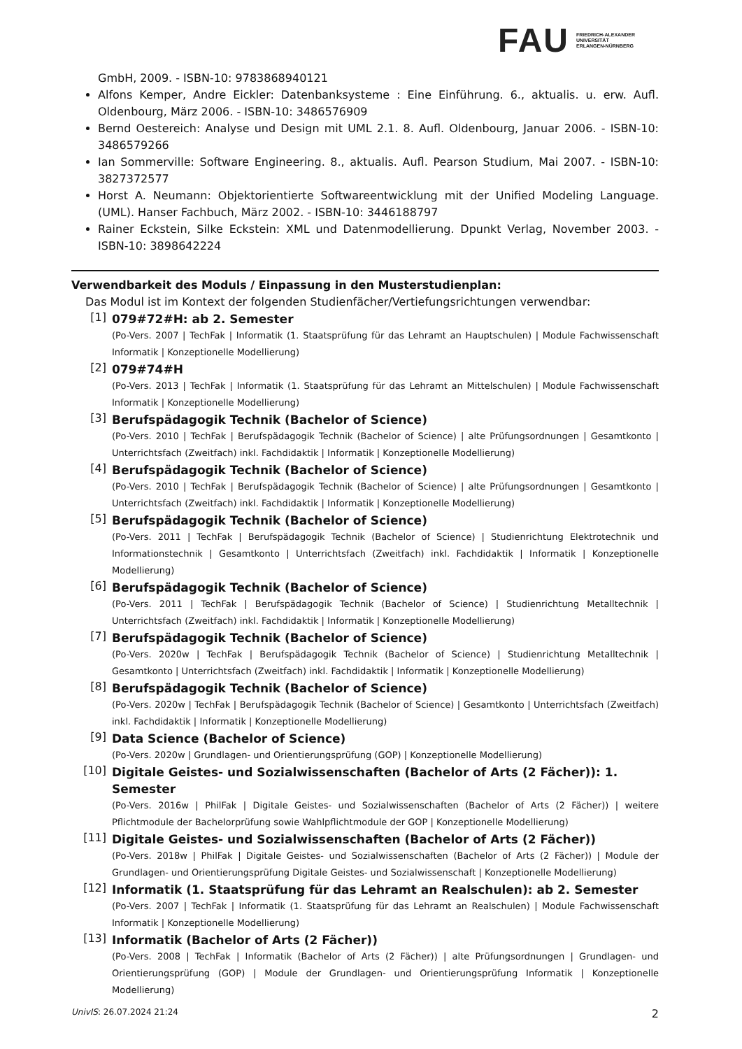FAU FRIEDRICH-ALEXANDER
UNIVERSITÄT
ERLANGEN-NÜRNBERG
GmbH, 2009. - ISBN-10: 9783868940121
Alfons Kemper, Andre Eickler: Datenbanksysteme : Eine Einführung. 6., aktualis. u. erw. Aufl. Oldenbourg, März 2006. - ISBN-10: 3486576909
Bernd Oestereich: Analyse und Design mit UML 2.1. 8. Aufl. Oldenbourg, Januar 2006. - ISBN-10: 3486579266
Ian Sommerville: Software Engineering. 8., aktualis. Aufl. Pearson Studium, Mai 2007. - ISBN-10: 3827372577
Horst A. Neumann: Objektorientierte Softwareentwicklung mit der Unified Modeling Language. (UML). Hanser Fachbuch, März 2002. - ISBN-10: 3446188797
Rainer Eckstein, Silke Eckstein: XML und Datenmodellierung. Dpunkt Verlag, November 2003. - ISBN-10: 3898642224
Verwendbarkeit des Moduls / Einpassung in den Musterstudienplan:
Das Modul ist im Kontext der folgenden Studienfächer/Vertiefungsrichtungen verwendbar:
[1]
079#72#H: ab 2. Semester
(Po-Vers. 2007 | TechFak | Informatik (1. Staatsprüfung für das Lehramt an Hauptschulen) | Module Fachwissenschaft Informatik | Konzeptionelle Modellierung)
[2]
079#74#H
(Po-Vers. 2013 | TechFak | Informatik (1. Staatsprüfung für das Lehramt an Mittelschulen) | Module Fachwissenschaft Informatik | Konzeptionelle Modellierung)
[3]
Berufspädagogik Technik (Bachelor of Science)
(Po-Vers. 2010 | TechFak | Berufspädagogik Technik (Bachelor of Science) | alte Prüfungsordnungen | Gesamtkonto | Unterrichtsfach (Zweitfach) inkl. Fachdidaktik | Informatik | Konzeptionelle Modellierung)
[4]
Berufspädagogik Technik (Bachelor of Science)
(Po-Vers. 2010 | TechFak | Berufspädagogik Technik (Bachelor of Science) | alte Prüfungsordnungen | Gesamtkonto | Unterrichtsfach (Zweitfach) inkl. Fachdidaktik | Informatik | Konzeptionelle Modellierung)
[5]
Berufspädagogik Technik (Bachelor of Science)
(Po-Vers. 2011 | TechFak | Berufspädagogik Technik (Bachelor of Science) | Studienrichtung Elektrotechnik und Informationstechnik | Gesamtkonto | Unterrichtsfach (Zweitfach) inkl. Fachdidaktik | Informatik | Konzeptionelle Modellierung)
[6]
Berufspädagogik Technik (Bachelor of Science)
(Po-Vers. 2011 | TechFak | Berufspädagogik Technik (Bachelor of Science) | Studienrichtung Metalltechnik | Unterrichtsfach (Zweitfach) inkl. Fachdidaktik | Informatik | Konzeptionelle Modellierung)
[7]
Berufspädagogik Technik (Bachelor of Science)
(Po-Vers. 2020w | TechFak | Berufspädagogik Technik (Bachelor of Science) | Studienrichtung Metalltechnik | Gesamtkonto | Unterrichtsfach (Zweitfach) inkl. Fachdidaktik | Informatik | Konzeptionelle Modellierung)
[8]
Berufspädagogik Technik (Bachelor of Science)
(Po-Vers. 2020w | TechFak | Berufspädagogik Technik (Bachelor of Science) | Gesamtkonto | Unterrichtsfach (Zweitfach) inkl. Fachdidaktik | Informatik | Konzeptionelle Modellierung)
[9]
Data Science (Bachelor of Science)
(Po-Vers. 2020w | Grundlagen- und Orientierungsprüfung (GOP) | Konzeptionelle Modellierung)
[10]
Digitale Geistes- und Sozialwissenschaften (Bachelor of Arts (2 Fächer)): 1. Semester
(Po-Vers. 2016w | PhilFak | Digitale Geistes- und Sozialwissenschaften (Bachelor of Arts (2 Fächer)) | weitere Pflichtmodule der Bachelorprüfung sowie Wahlpflichtmodule der GOP | Konzeptionelle Modellierung)
[11]
Digitale Geistes- und Sozialwissenschaften (Bachelor of Arts (2 Fächer))
(Po-Vers. 2018w | PhilFak | Digitale Geistes- und Sozialwissenschaften (Bachelor of Arts (2 Fächer)) | Module der Grundlagen- und Orientierungsprüfung Digitale Geistes- und Sozialwissenschaft | Konzeptionelle Modellierung)
[12]
Informatik (1. Staatsprüfung für das Lehramt an Realschulen): ab 2. Semester
(Po-Vers. 2007 | TechFak | Informatik (1. Staatsprüfung für das Lehramt an Realschulen) | Module Fachwissenschaft Informatik | Konzeptionelle Modellierung)
[13]
Informatik (Bachelor of Arts (2 Fächer))
(Po-Vers. 2008 | TechFak | Informatik (Bachelor of Arts (2 Fächer)) | alte Prüfungsordnungen | Grundlagen- und Orientierungsprüfung (GOP) | Module der Grundlagen- und Orientierungsprüfung Informatik | Konzeptionelle Modellierung)
UnivIS: 26.07.2024 21:24 2